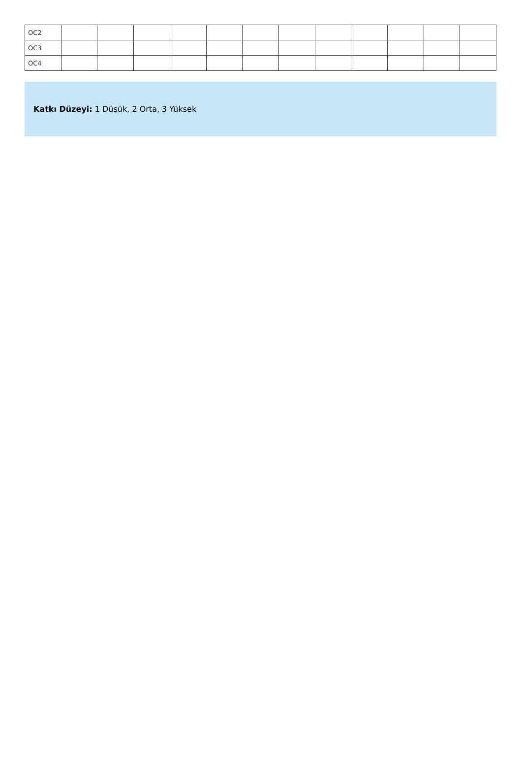| OC2 | | | | | | | | | | | | |
| OC3 | | | | | | | | | | | | |
| OC4 | | | | | | | | | | | | |
Katkı Düzeyi: 1 Düşük, 2 Orta, 3 Yüksek